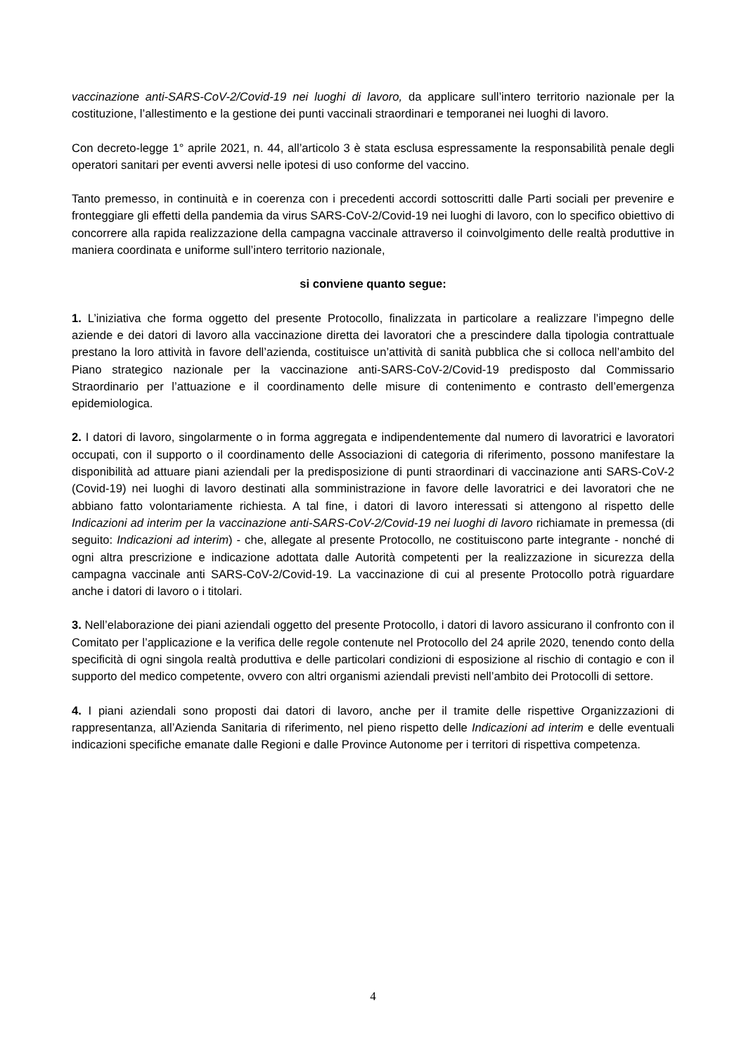vaccinazione anti-SARS-CoV-2/Covid-19 nei luoghi di lavoro, da applicare sull’intero territorio nazionale per la costituzione, l’allestimento e la gestione dei punti vaccinali straordinari e temporanei nei luoghi di lavoro.
Con decreto-legge 1° aprile 2021, n. 44, all’articolo 3 è stata esclusa espressamente la responsabilità penale degli operatori sanitari per eventi avversi nelle ipotesi di uso conforme del vaccino.
Tanto premesso, in continuità e in coerenza con i precedenti accordi sottoscritti dalle Parti sociali per prevenire e fronteggiare gli effetti della pandemia da virus SARS-CoV-2/Covid-19 nei luoghi di lavoro, con lo specifico obiettivo di concorrere alla rapida realizzazione della campagna vaccinale attraverso il coinvolgimento delle realtà produttive in maniera coordinata e uniforme sull’intero territorio nazionale,
si conviene quanto segue:
1. L’iniziativa che forma oggetto del presente Protocollo, finalizzata in particolare a realizzare l’impegno delle aziende e dei datori di lavoro alla vaccinazione diretta dei lavoratori che a prescindere dalla tipologia contrattuale prestano la loro attività in favore dell’azienda, costituisce un’attività di sanità pubblica che si colloca nell’ambito del Piano strategico nazionale per la vaccinazione anti-SARS-CoV-2/Covid-19 predisposto dal Commissario Straordinario per l’attuazione e il coordinamento delle misure di contenimento e contrasto dell’emergenza epidemiologica.
2. I datori di lavoro, singolarmente o in forma aggregata e indipendentemente dal numero di lavoratrici e lavoratori occupati, con il supporto o il coordinamento delle Associazioni di categoria di riferimento, possono manifestare la disponibilità ad attuare piani aziendali per la predisposizione di punti straordinari di vaccinazione anti SARS-CoV-2 (Covid-19) nei luoghi di lavoro destinati alla somministrazione in favore delle lavoratrici e dei lavoratori che ne abbiano fatto volontariamente richiesta. A tal fine, i datori di lavoro interessati si attengono al rispetto delle Indicazioni ad interim per la vaccinazione anti-SARS-CoV-2/Covid-19 nei luoghi di lavoro richiamate in premessa (di seguito: Indicazioni ad interim) - che, allegate al presente Protocollo, ne costituiscono parte integrante - nonché di ogni altra prescrizione e indicazione adottata dalle Autorità competenti per la realizzazione in sicurezza della campagna vaccinale anti SARS-CoV-2/Covid-19. La vaccinazione di cui al presente Protocollo potrà riguardare anche i datori di lavoro o i titolari.
3. Nell’elaborazione dei piani aziendali oggetto del presente Protocollo, i datori di lavoro assicurano il confronto con il Comitato per l’applicazione e la verifica delle regole contenute nel Protocollo del 24 aprile 2020, tenendo conto della specificità di ogni singola realtà produttiva e delle particolari condizioni di esposizione al rischio di contagio e con il supporto del medico competente, ovvero con altri organismi aziendali previsti nell’ambito dei Protocolli di settore.
4. I piani aziendali sono proposti dai datori di lavoro, anche per il tramite delle rispettive Organizzazioni di rappresentanza, all’Azienda Sanitaria di riferimento, nel pieno rispetto delle Indicazioni ad interim e delle eventuali indicazioni specifiche emanate dalle Regioni e dalle Province Autonome per i territori di rispettiva competenza.
4